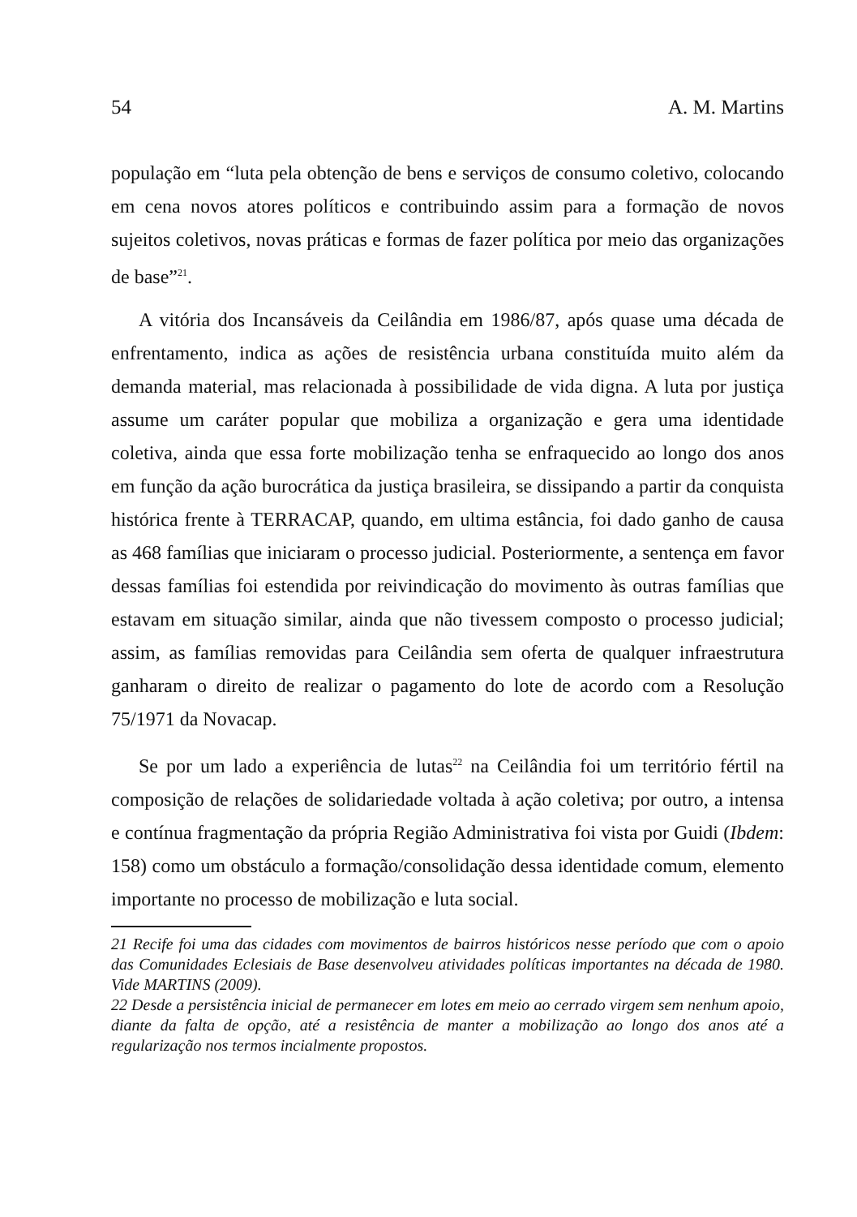54 A. M. Martins
população em “luta pela obtenção de bens e serviços de consumo coletivo, colocando em cena novos atores políticos e contribuindo assim para a formação de novos sujeitos coletivos, novas práticas e formas de fazer política por meio das organizações de base”<sup>21</sup>.
A vitória dos Incansáveis da Ceilândia em 1986/87, após quase uma década de enfrentamento, indica as ações de resistência urbana constituída muito além da demanda material, mas relacionada à possibilidade de vida digna. A luta por justiça assume um caráter popular que mobiliza a organização e gera uma identidade coletiva, ainda que essa forte mobilização tenha se enfraquecido ao longo dos anos em função da ação burocrática da justiça brasileira, se dissipando a partir da conquista histórica frente à TERRACAP, quando, em ultima estância, foi dado ganho de causa as 468 famílias que iniciaram o processo judicial. Posteriormente, a sentença em favor dessas famílias foi estendida por reivindicação do movimento às outras famílias que estavam em situação similar, ainda que não tivessem composto o processo judicial; assim, as famílias removidas para Ceilândia sem oferta de qualquer infraestrutura ganharam o direito de realizar o pagamento do lote de acordo com a Resolução 75/1971 da Novacap.
Se por um lado a experiência de lutas<sup>22</sup> na Ceilândia foi um território fértil na composição de relações de solidariedade voltada à ação coletiva; por outro, a intensa e contínua fragmentação da própria Região Administrativa foi vista por Guidi (Ibdem: 158) como um obstáculo a formação/consolidação dessa identidade comum, elemento importante no processo de mobilização e luta social.
21 Recife foi uma das cidades com movimentos de bairros históricos nesse período que com o apoio das Comunidades Eclesiais de Base desenvolveu atividades políticas importantes na década de 1980. Vide MARTINS (2009).
22 Desde a persistência inicial de permanecer em lotes em meio ao cerrado virgem sem nenhum apoio, diante da falta de opção, até a resistência de manter a mobilização ao longo dos anos até a regularização nos termos incialmente propostos.